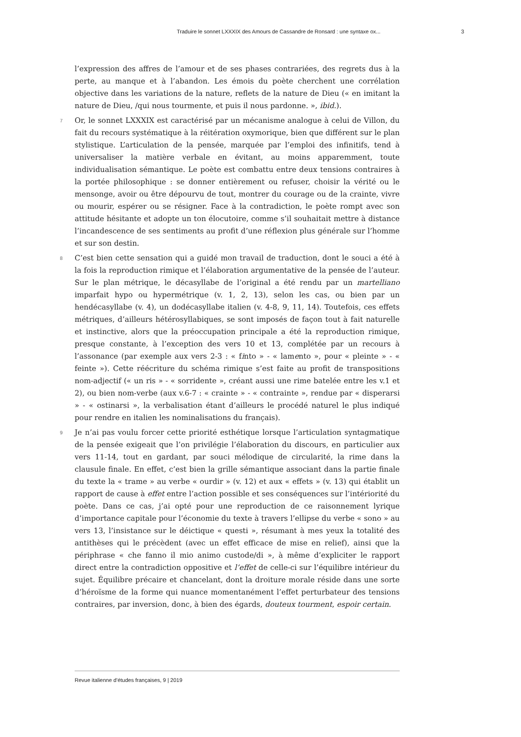Traduire le sonnet LXXXIX des Amours de Cassandre de Ronsard : une syntaxe ox... 3
l’expression des affres de l’amour et de ses phases contrariées, des regrets dus à la perte, au manque et à l’abandon. Les émois du poète cherchent une corrélation objective dans les variations de la nature, reflets de la nature de Dieu (« en imitant la nature de Dieu, /qui nous tourmente, et puis il nous pardonne. », ibid.).
7 Or, le sonnet LXXXIX est caractérisé par un mécanisme analogue à celui de Villon, du fait du recours systématique à la réitération oxymorique, bien que différent sur le plan stylistique. L’articulation de la pensée, marquée par l’emploi des infinitifs, tend à universaliser la matière verbale en évitant, au moins apparemment, toute individualisation sémantique. Le poète est combattu entre deux tensions contraires à la portée philosophique : se donner entièrement ou refuser, choisir la vérité ou le mensonge, avoir ou être dépourvu de tout, montrer du courage ou de la crainte, vivre ou mourir, espérer ou se résigner. Face à la contradiction, le poète rompt avec son attitude hésitante et adopte un ton élocutoire, comme s’il souhaitait mettre à distance l’incandescence de ses sentiments au profit d’une réflexion plus générale sur l’homme et sur son destin.
8 C’est bien cette sensation qui a guidé mon travail de traduction, dont le souci a été à la fois la reproduction rimique et l’élaboration argumentative de la pensée de l’auteur. Sur le plan métrique, le décasyllabe de l’original a été rendu par un martelliano imparfait hypo ou hypermétrique (v. 1, 2, 13), selon les cas, ou bien par un hendécasyllabe (v. 4), un dodécasyllabe italien (v. 4-8, 9, 11, 14). Toutefois, ces effets métriques, d’ailleurs hétérosyllabiques, se sont imposés de façon tout à fait naturelle et instinctive, alors que la préoccupation principale a été la reproduction rimique, presque constante, à l’exception des vers 10 et 13, complétée par un recours à l’assonance (par exemple aux vers 2-3 : « finto » - « lamento », pour « pleinte » - « feinte »). Cette réécriture du schéma rimique s’est faite au profit de transpositions nom-adjectif (« un ris » - « sorridente », créant aussi une rime batelée entre les v.1 et 2), ou bien nom-verbe (aux v.6-7 : « crainte » - « contrainte », rendue par « disperarsi » - « ostinarsi », la verbalisation étant d’ailleurs le procédé naturel le plus indiqué pour rendre en italien les nominalisations du français).
9 Je n’ai pas voulu forcer cette priorité esthétique lorsque l’articulation syntagmatique de la pensée exigeait que l’on privilégie l’élaboration du discours, en particulier aux vers 11-14, tout en gardant, par souci mélodique de circularité, la rime dans la clausule finale. En effet, c’est bien la grille sémantique associant dans la partie finale du texte la « trame » au verbe « ourdir » (v. 12) et aux « effets » (v. 13) qui établit un rapport de cause à effet entre l’action possible et ses conséquences sur l’intériorité du poète. Dans ce cas, j’ai opté pour une reproduction de ce raisonnement lyrique d’importance capitale pour l’économie du texte à travers l’ellipse du verbe « sono » au vers 13, l’insistance sur le déictique « questi », résumant à mes yeux la totalité des antithèses qui le précèdent (avec un effet efficace de mise en relief), ainsi que la périphrase « che fanno il mio animo custode/di », à même d’expliciter le rapport direct entre la contradiction oppositive et l’effet de celle-ci sur l’équilibre intérieur du sujet. Équilibre précaire et chancelant, dont la droiture morale réside dans une sorte d’héroïsme de la forme qui nuance momentanément l’effet perturbateur des tensions contraires, par inversion, donc, à bien des égards, douteux tourment, espoir certain.
Revue italienne d’études françaises, 9 | 2019